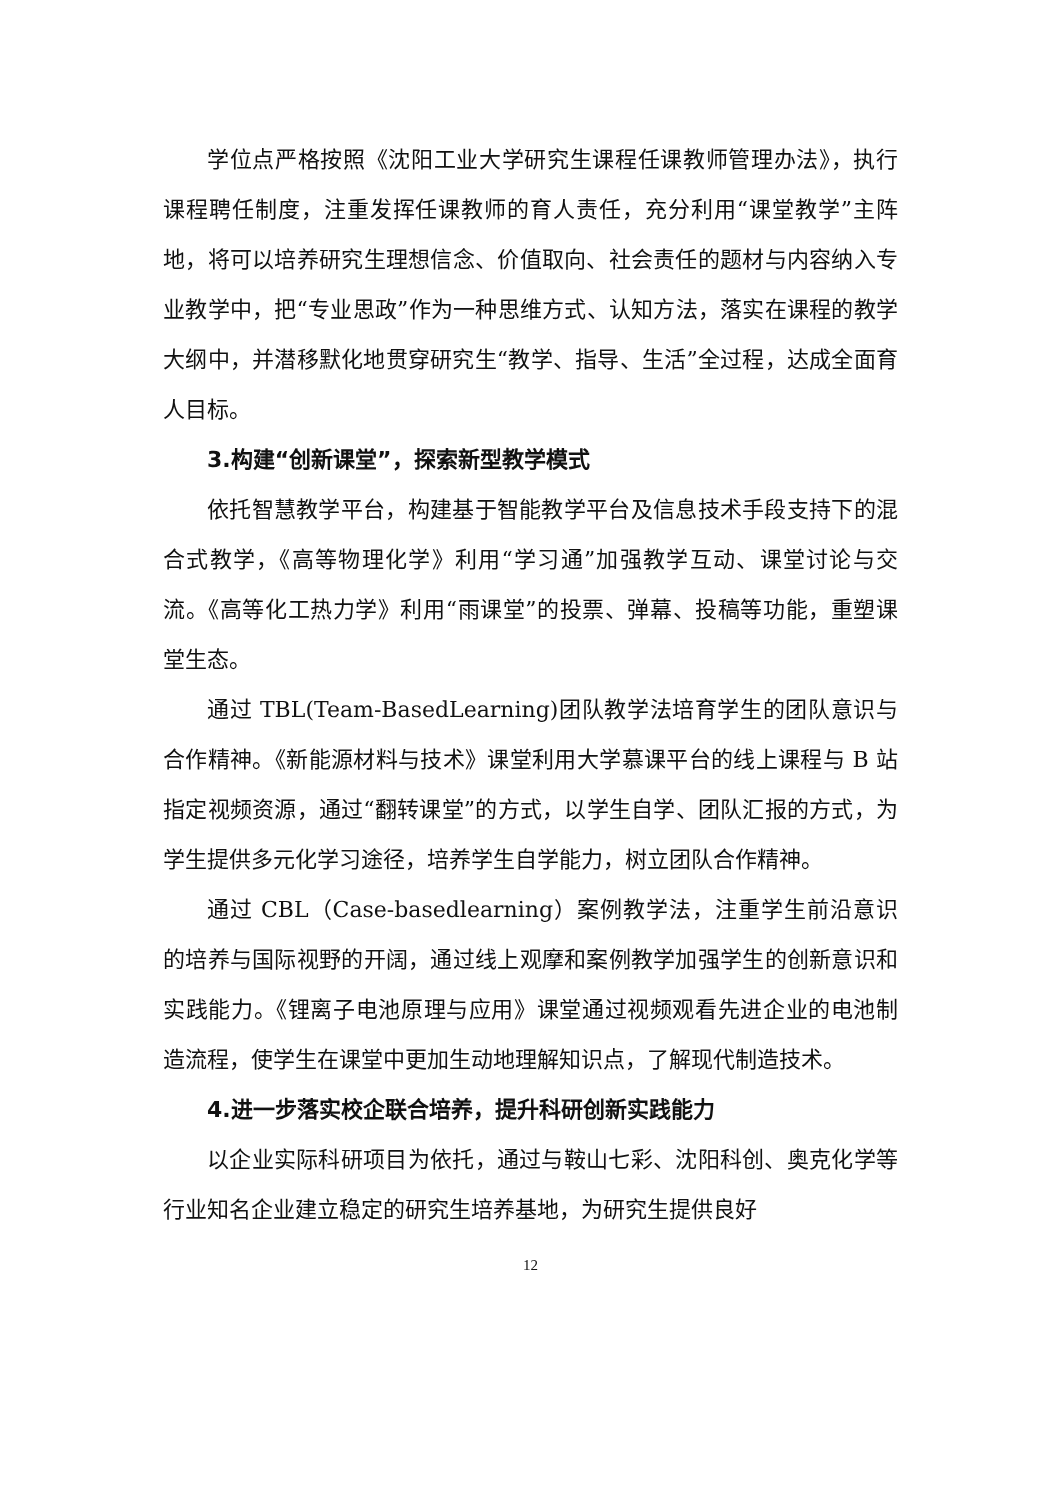学位点严格按照《沈阳工业大学研究生课程任课教师管理办法》，执行课程聘任制度，注重发挥任课教师的育人责任，充分利用“课堂教学”主阵地，将可以培养研究生理想信念、价值取向、社会责任的题材与内容纳入专业教学中，把“专业思政”作为一种思维方式、认知方法，落实在课程的教学大纲中，并潜移默化地贯穿研究生“教学、指导、生活”全过程，达成全面育人目标。
3.构建“创新课堂”，探索新型教学模式
依托智慧教学平台，构建基于智能教学平台及信息技术手段支持下的混合式教学，《高等物理化学》利用“学习通”加强教学互动、课堂讨论与交流。《高等化工热力学》利用“雨课堂”的投票、弹幕、投稿等功能，重塑课堂生态。
通过 TBL(Team-BasedLearning)团队教学法培育学生的团队意识与合作精神。《新能源材料与技术》课堂利用大学慕课平台的线上课程与 B 站指定视频资源，通过“翻转课堂”的方式，以学生自学、团队汇报的方式，为学生提供多元化学习途径，培养学生自学能力，树立团队合作精神。
通过 CBL（Case-basedlearning）案例教学法，注重学生前沿意识的培养与国际视野的开阔，通过线上观摩和案例教学加强学生的创新意识和实践能力。《锂离子电池原理与应用》课堂通过视频观看先进企业的电池制造流程，使学生在课堂中更加生动地理解知识点，了解现代制造技术。
4.进一步落实校企联合培养，提升科研创新实践能力
以企业实际科研项目为依托，通过与鞍山七彩、沈阳科创、奥克化学等行业知名企业建立稳定的研究生培养基地，为研究生提供良好
12